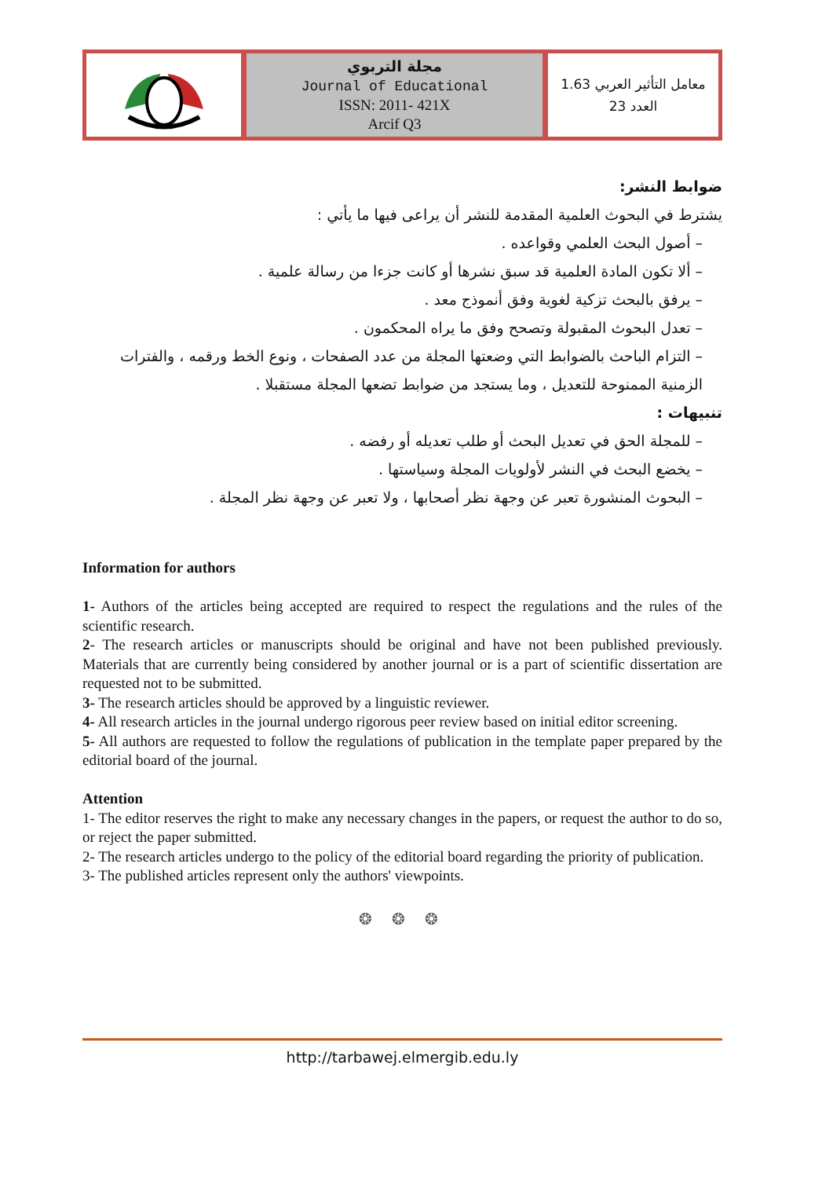| | مجلة التربوي Journal of Educational ISSN: 2011- 421X Arcif Q3 | معامل التأثير العربي 1.63 العدد 23 |
ضوابط النشر:
يشترط في البحوث العلمية المقدمة للنشر أن يراعى فيها ما يأتي :
– أصول البحث العلمي وقواعده .
– ألا تكون المادة العلمية قد سبق نشرها أو كانت جزءا من رسالة علمية .
– يرفق بالبحث تزكية لغوية وفق أنموذج معد .
– تعدل البحوث المقبولة وتصحح وفق ما يراه المحكمون .
– التزام الباحث بالضوابط التي وضعتها المجلة من عدد الصفحات ، ونوع الخط ورقمه ، والفترات الزمنية الممنوحة للتعديل ، وما يستجد من ضوابط تضعها المجلة مستقبلا .
تنبيهات :
– للمجلة الحق في تعديل البحث أو طلب تعديله أو رفضه .
– يخضع البحث في النشر لأولويات المجلة وسياستها .
– البحوث المنشورة تعبر عن وجهة نظر أصحابها ، ولا تعبر عن وجهة نظر المجلة .
Information for authors
1- Authors of the articles being accepted are required to respect the regulations and the rules of the scientific research.
2- The research articles or manuscripts should be original and have not been published previously. Materials that are currently being considered by another journal or is a part of scientific dissertation are requested not to be submitted.
3- The research articles should be approved by a linguistic reviewer.
4- All research articles in the journal undergo rigorous peer review based on initial editor screening.
5- All authors are requested to follow the regulations of publication in the template paper prepared by the editorial board of the journal.
Attention
1- The editor reserves the right to make any necessary changes in the papers, or request the author to do so, or reject the paper submitted.
2- The research articles undergo to the policy of the editorial board regarding the priority of publication.
3- The published articles represent only the authors' viewpoints.
❂ ❂ ❂
http://tarbawej.elmergib.edu.ly